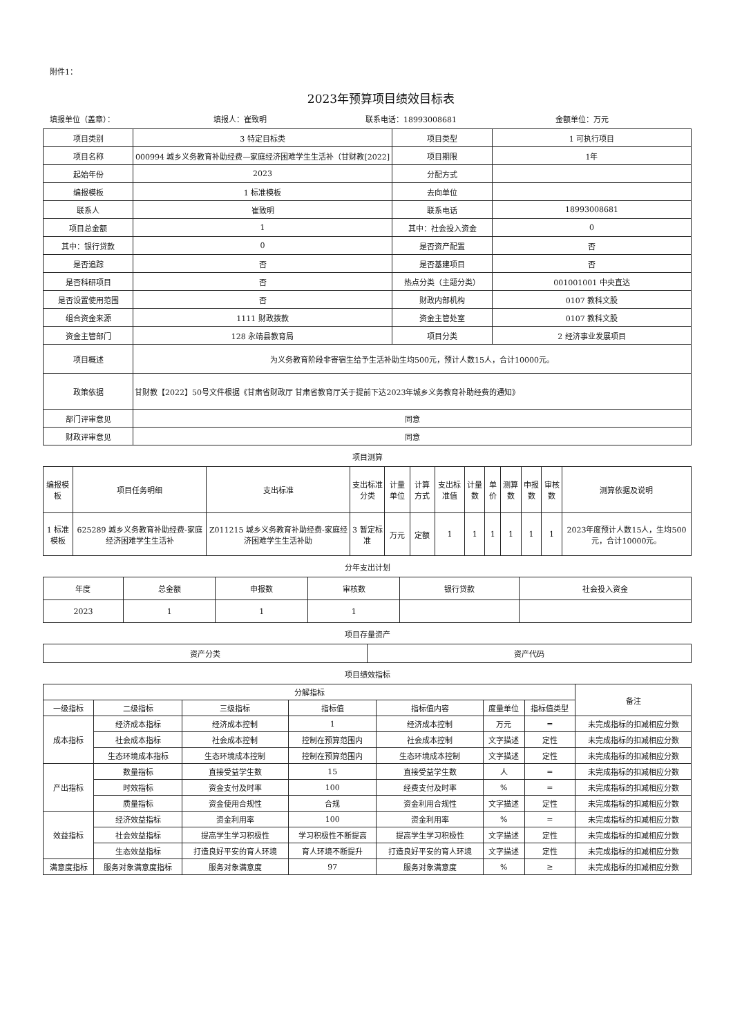附件1：
2023年预算项目绩效目标表
填报单位（盖章）： 填报人：崔致明 联系电话：18993008681 金额单位：万元
| 项目类别 | 3 特定目标类 | 项目类型 | 1 可执行项目 |
| 项目名称 | 000994 城乡义务教育补助经费—家庭经济困难学生生活补（甘财教[2022] | 项目期限 | 1年 |
| 起始年份 | 2023 | 分配方式 | |
| 编报模板 | 1 标准模板 | 去向单位 | |
| 联系人 | 崔致明 | 联系电话 | 18993008681 |
| 项目总金额 | 1 | 其中：社会投入资金 | 0 |
| 其中：银行贷款 | 0 | 是否资产配置 | 否 |
| 是否追踪 | 否 | 是否基建项目 | 否 |
| 是否科研项目 | 否 | 热点分类（主题分类） | 001001001 中央直达 |
| 是否设置使用范围 | 否 | 财政内部机构 | 0107 教科文股 |
| 组合资金来源 | 1111 财政拨款 | 资金主管处室 | 0107 教科文股 |
| 资金主管部门 | 128 永靖县教育局 | 项目分类 | 2 经济事业发展项目 |
| 项目概述 | 为义务教育阶段非寄宿生给予生活补助生均500元，预计人数15人，合计10000元。 | | |
| 政策依据 | 甘财教【2022】50号文件根据《甘肃省财政厅 甘肃省教育厅关于提前下达2023年城乡义务教育补助经费的通知》 | | |
| 部门评审意见 | 同意 | | |
| 财政评审意见 | 同意 | | |
项目测算
| 编报模板 | 项目任务明细 | 支出标准 | 支出标准分类 | 计量单位 | 计算方式 | 支出标准值 | 计量数 | 单价 | 测算数 | 申报数 | 审核数 | 测算依据及说明 |
| --- | --- | --- | --- | --- | --- | --- | --- | --- | --- | --- | --- | --- |
| 1 标准模板 | 625289 城乡义务教育补助经费-家庭经济困难学生生活补 | Z011215 城乡义务教育补助经费-家庭经济困难学生生活补助 | 3 暂定标准 | 万元 | 定额 | 1 | 1 | 1 | 1 | 1 | 1 | 2023年度预计人数15人，生均500元，合计10000元。 |
分年支出计划
| 年度 | 总金额 | 申报数 | 审核数 | 银行贷款 | 社会投入资金 |
| --- | --- | --- | --- | --- | --- |
| 2023 | 1 | 1 | 1 | | |
项目存量资产
| 资产分类 | 资产代码 |
| --- | --- |
项目绩效指标
| 分解指标 | | | | | | | 备注 |
| --- | --- | --- | --- | --- | --- | --- | --- |
| 一级指标 | 二级指标 | 三级指标 | 指标值 | 指标值内容 | 度量单位 | 指标值类型 | |
| 成本指标 | 经济成本指标 | 经济成本控制 | 1 | 经济成本控制 | 万元 | = | 未完成指标的扣减相应分数 |
| | 社会成本指标 | 社会成本控制 | 控制在预算范围内 | 社会成本控制 | 文字描述 | 定性 | 未完成指标的扣减相应分数 |
| | 生态环境成本指标 | 生态环境成本控制 | 控制在预算范围内 | 生态环境成本控制 | 文字描述 | 定性 | 未完成指标的扣减相应分数 |
| 产出指标 | 数量指标 | 直接受益学生数 | 15 | 直接受益学生数 | 人 | = | 未完成指标的扣减相应分数 |
| | 时效指标 | 资金支付及时率 | 100 | 经费支付及时率 | % | = | 未完成指标的扣减相应分数 |
| | 质量指标 | 资金使用合规性 | 合规 | 资金利用合规性 | 文字描述 | 定性 | 未完成指标的扣减相应分数 |
| 效益指标 | 经济效益指标 | 资金利用率 | 100 | 资金利用率 | % | = | 未完成指标的扣减相应分数 |
| | 社会效益指标 | 提高学生学习积极性 | 学习积极性不断提高 | 提高学生学习积极性 | 文字描述 | 定性 | 未完成指标的扣减相应分数 |
| | 生态效益指标 | 打造良好平安的育人环境 | 育人环境不断提升 | 打造良好平安的育人环境 | 文字描述 | 定性 | 未完成指标的扣减相应分数 |
| 满意度指标 | 服务对象满意度指标 | 服务对象满意度 | 97 | 服务对象满意度 | % | ≥ | 未完成指标的扣减相应分数 |